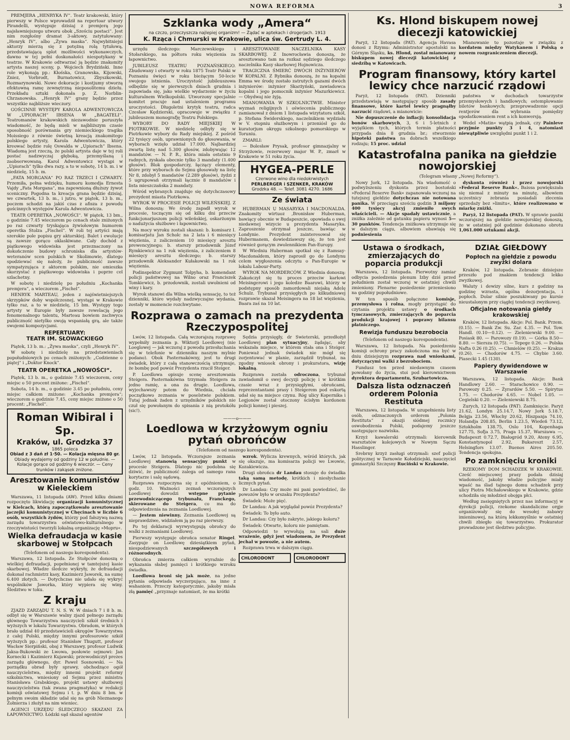NOWA REFORMA 3
PREMJERA „HENRYKA IV“. Teatr krakowski, który pierwszy w Polsce wprowadził na repertoar utwory Pirandelli, występuje dzisiaj z premjerą jego najsławniejszego utworu obok „Sześciu postaci“. Jest nim rozgłośny dramat 3-aktowy, zatytułowany: „Henryk IV“, albo „Żywa maska“. Najwybitniejsi aktorzy mierzą się z potężną rolą tytułową, przedstawiającą splot możliwości wykonawczych, dawno w tej pełni doskonałości niespotykany w teatrze. W Krakowie odtwarzać ją będzie znakomity artysta naszej sceny, p. Wojciech Brydziński. Inne role wykonają pp.: Kłośska, Granowska, Kijowski, Zniez, Vorbrodt, Burnatowicz, Zbyszkowski, Rozmarynowski. Nowe dekoracje i kostjumy stworzą efektowną ramę zewnętrzną nieposolitemu dziełu. Przekładu sztuki dokonała p. Z. Norblin-Chrzanowska. „Henryk IV“ grany będzie przez wszystkie najbliższe wieczory.
GOŚCINNE WYSTĘPY KAROLA ADWENTOWICZA W „UPIORACH“ IBSENA W „BAGATELI“. Teatromanów krakowskich niezawodnie poruszyła wiadomość, że będą mieli w najbliższym czasie sposobność porównania gry niemieckiego tragika Moissiego z równie świetną kreacją znakomitego polskiego artysty, Karola Adwentowicza, który kreować będzie rolę Oswalda w „Upiorach“ Ibsena. Wiadomą jest rzeczą, że polski artysta daje w tej roli postać nadzwyczaj głęboką, przemyślaną i zaobserwowaną. Karol Adwentowicz wystąpi w „Upiorach“ tylko dwa razy, a to w sobotę, 14 b. m. i w niedzielę, 15 b. m.
„FATA MORGANA“ PO RAZ TRZECI I CZWARTY. Przemiła, pełna wdzięku, humoru komedja Ernesta Vajdy „Fata Morgana“, ma zapewnioną dłuższy żywot sceniczny. Pogodna ta kreacja grana będzie dzisiaj, we czwartek, 13 b. m., i jutro, w piątek, 13 b. m., poczem schodzi na jakiś czas z afisza z powodu gościnnych występów Karola Adwentowicza.
TEATR OPERETKA „NOWOŚCI“. W piątek, 13 bm., o godzinie 7.45 wieczorem po cenach stale zniżonych po raz czwarty tryskająca żywiołowym humorem operetka Stolza „Fischel“. W roli tej artyści mają szerokie pole popisu gry aktorskiej. Balet i ewolucje są zawsze gorąco oklaskiwane. Cały dochód z piątkowego widowiska jest przeznaczony na dokończenie budowy schroniska dla artystów-weteranów scen polskich w Skolimowie, dlatego spodziewać się należy, że publiczność zawsze sympatyzująca z aktorem polskim, nie omieszka skorzystać z piątkowego widowiska i poprze cel szlachetny.
W sobotę i niedzielę po południu „Kochanka premjera“, a wieczorem „Fischel“.
HENRYK MARTEAU, jeden z najświetniejszych skrzypków doby współczesnej, wystąpi w Krakowie tylko raz, a to w niedzielę, 15 bm. Występy tego artysty w Europie były zawsze rewelacją jego fenomenalnego talentu, Marteau bowiem zachwyca publiczność nietylko swoją wspaniałą grą, ale także swojemi kompozycjami.
REPERTUARY:
TEATR IM. SŁOWACKIEGO
Piątek, 13 b. m.: „Żywa maska“, czyli „Henryk IV“.
W sobotę i niedzielę na przedstawieniach popołudniowych po cenach zniżonych: „Codzienne o piątej“ i „Doktor Knock“.
TEATR OPERETKA „NOWOŚCI“.
Piątek, 13 b. m., o godzinie 7.45 wieczorem, ceny miejsc o 50 procent zniżone: „Fischel“.
Sobota, 14 b. m., o godzinie 3.45 po południu, ceny miejsc całkiem zniżone: „Kochanka premjera“; wieczorem o godzinie 7.45, ceny miejsc zniżone o 50 procent: „Fischel“.
Roman Wibiral i Sp.
Kraków, ul. Grodzka 37
1865 poleca
Obiad z 3 dań zł 1·50. — Kolacja mięsna 80 gr.
Obiady wydajemy od godziny 12 w południe. — Kolacje gorące od godziny 6 wieczór. — Ceny trunków i zakąsek zniżone.
Aresztowanie komunistów w Kieleckiem
Warszawa, 11 listopada (AW). Przed kilku dniami rozpoczęto likwidację organizacji komunistycznej w Kielcach, którą zapoczątkowało aresztowanie jaczejki komunistycznej w Chęcinach w liczbie 6 osób, wszystkich żydów, którzy pod fałszywą nazwą zarządu towarzystwa oświatowo-kulturalnego w rzeczywistości tworzyli lokalną organizację »Mopru«.
Wielka defraudacja w kasie skarbowej w Stołpcach
(Telefonem od naszego korespondenta).
Warszawa, 12 listopada. Ze Stołpców donoszą o wielkiej defraudacji, popełnionej w tamtejszej kasie skarbowej. Władze śledcze wykryły, że defraudacji dokonał rachmistrz kasy, Kazimierz Jaworek, na sumę 6.400 złotych. — Dotychczas nie udało się wykryć wspólników Jaworka, który wypiera się winy. Śledztwo w toku.
Z kraju
ZJAZD ZARZĄDU T. N. S. W. W dniach 7 i 8 b. m. odbył się w Warszawie walny zjazd pełnego zarządu głównego Towarzystwa nauczycieli szkół średnich i wyższych w lokalu Towarzystwa. Obradom, w których brało udział 40 przedstawicieli okręgów Towarzystwa z całej Polski, między innymi profesorowie szkół wyższych pp.: profesor Stanisław Thugutt, profesor Wacław Sierpiński, obaj z Warszawy, profesor Ludwik Jaksa-Bukowski ze Lwowa, posłowie sejmowi: Jan Kornecki i Kazimierz Kujawski; przewodniczył prezes zarządu głównego, dyr. Paweł Sosnowski. — Na porządku obrad były sprawy, obchodzące ogół nauczycielstwa, między innemi projekt reformy szkolnictwa, wniesiony od Sejmu przez ministra Stanisława Grabskiego, projekt ustawy służbowej nauczycielstwa (tak zwana pragmatyka) w redakcji komisji oświatowej Sejmu i t. p. W dniu 8 bm. w pełnym swoim składzie udał się na grób Nieznanego Żołnierza i złożył na nim wieniec.
AGENCI URZĘDU ŚLEDCZEGO SKAZANI ZA ŁAPOWNICTWO. Łódzki sąd skazał agentów
Szklanka wody „Amera“na czczo, przeczyszcza najlepiej organizm! — Żądać w aptekach i drogerjach. 1913
K. Rząca i Chmurski w Krakowie, ulica św. Gertrudy L. 4.
urzędu śledczego: Marczewskiego i Stołarskiego, na półtora roku więzienia za łapownictwo.
JUBILEUSZ TEATRU POZNAŃSKIEGO. Zbudowany i otwarty w roku 1875 Teatr Polski w Poznaniu święci w roku bieżącym 50-lecie swojego istnienia. Uroczystość jubileuszowa odbędzie się w pierwszych dniach grudnia i zapowiada się, jako wielkie wydarzenie w życiu kulturalnem Wielkopolski. Utworzony specjalnie komitet pracuje nad ustaleniem programu uroczystości. Długoletni krytyk teatru, radca Czesław Kędzierski, opracowuje w związku z jubileuszem monografję Teatru Polskiego.
WYBORY DO RADY MIEJSKIEJ W PIOTRKOWIE. W niedzielę odbyły się w Piotrkowie wybory do Rady miejskiej. Z pośród 22 tysięcy osób, uprawnionych do głosowania, w wyborach wzięło udział 17.000. Najbardziej zwartą listę nad 5.300 głosów, zdobywając 12 mandatów. — N. P. R., która miała ostatnio 9 radnych, zyskała obecnie tylko 3 mandaty (1.400 głosów). Blok gospodarczy, łączący elementy, które przy wyborach do Sejmu głosowały na listę Nr 8, zdobył 5 mandatów (2.289 głosów), żydzi z 5 ugrupowań otrzymali łącznie 8 mandatów i lista mieszczańska 2 mandaty.
Wśród wybranych znajduje się dotychczasowy prezydent miasta Piotrkowa.
WYROK W PROCESIE POLICJI WILEŃSKIEJ. Z Wilna donoszą: We środę zapadł wyrok w procesie, toczącym się od kilku dni przeciw funkcjonarjuszom policji wileńskiej, oskarżonym o nadużycia służbowe i łapownictwo.
Na mocy wyroku zostali skazani: b. komisarz I. komisarjatu Jan Scholc na 2 lata i 6 miesięcy więzienia, z zaliczeniem 10 miesięcy aresztu prewencyjnego; b. starszy przodownik Józef Rymkiewicz na 1 rok więzienia, z zaliczeniem 8 miesięcy aresztu śledczego; b. starszy przodownik Aleksander Kułakowski na 1 rok więzienia.
Podinspektor Zygmunt Tolpyha, b. komendant policji państwowej na Wilno oraz Franciszek Tomkiewicz, b. przodownik, zostali uwolnieni od winy i kary.
Wyrok stanowi dla Wilna wielką sensację, to też dzienniki, które wydały nadzwyczajne wydania, zostały w momencie rozchwytane.
ARESZTOWANIE NACZELNIKA KASY SKARBOWEJ. Z Inowrocławia donoszą, że aresztowano tam na rozkaz sędziego śledczego naczelnika Kasy skarbowej Hojnowicza.
TRAGICZNA ŚMIERĆ DWÓCH INŻYNIERÓW W KOPALNI. Z Rybnika donoszą, że na kopalni Emma we środę zostało zatrutych gazami dwóch inżynierów: inżynier Skarżyński, zawiadowca kopalni i jego pomocnik inżynier Mazurkiewicz. — Obydwaj nie żyją.
MIANOWANIA W SZKOLNICTWIE. Minister wyznań religijnych i oświecenia publicznego zamianował z dniem 1 listopada wizytatora szkół, p. Stefana Świderskiego, naczelnikiem wydziału w V. stopniu służbowym i przeniósł go do kuratorjum okręgu szkolnego pomorskiego w Toruniu.
ZMARLI:
— Bolesław Prysak, profesor gimnazjalny w Strzyżowie, rezerwowy major W. P., zmarł w Krakowie w 51 roku życia.
HYGEA-PERLE
Czerwone wino dla niedokrwistych
PERLBERGER i SZENKER, KRAKÓW
Grodzka 48. — Telef. 3081 4270. 1686
Ze świata
HUBERMAN U MASARYKA I MACDONALDA. Znakomity wirtuoz ,Bronisław Huberman, bawiący obecnie w Budapeszcie, opowiada o swej niedawnej wizycie u prezydenta Masaryka. Zaproszenie otrzymał jeszcze, bawiąc w Londynie. Prezydent zainteresował się Hubermanem, dowiedziawszy się, że ten jest również gorącym zwolennikiem Pan-Europy.
W Wiedniu Huberman spotkał się z Ramsay-Macdonaldem, który zaprosił go do Londynu celem wygłoszenia odczytu o Pan-Europie w lokalu Labour-Party.
WYROK NA MORDERCÓW. Z Wiednia donoszą: Zakończył się tu proces przeciw karłowi Meisingerowi i jego koledze Baarowi, którzy w podstępny sposób zamordowali niejaką Adelę Schulz. Trybunał przysięgłych po kilkudniowej rozprawie skazał Meisingera na 18 lat więzienia, Baara zaś na 10 lat.
Rozprawa o zamach na prezydenta Rzeczypospolitej
Lwów, 12 listopada. Całą wczorajszą rozprawę wypełniły zeznania p. Wiktorji Loedlowej (nie Loeglowej — jak wczoraj z powodu przesłuchania się w telefonie w dzienniku naszym mylnie podano). Obok Pasternakówny, jest to drugi świadek, który z całą stanowczością utrzymuje, że bombę pod powóz Prezydenta rzucił Steiger.
P. Loedlowa opisuje scenę aresztowania Steigera. Pasternakówna trzymała Steigera za jedno ramię, a ona za drugie. Loedlowa, wyjechawszy potem do Wiednia, chciała początkowo zeznania w poselstwie polskiem. Tutaj jednak żaden z urzędników polskich nie czuł się powołanym do spisania z nią protokółu (sic!).
Sędzia przysięgły, dr Swieterski, przedłożył Loedlowej plan sytuacyjny, żądając, aby wskazała miejsce, w którem stała ona i Steiger. Ponieważ jednak świadek nie mógł się zorjentować w planie, zarządził trybunał, na zgodny wniosek obrony i prokuratora, wizję lokalną.
Rozprawa została odroczona, trybunał zawiadomił o swej decyzji policję i w krótkim czasie wraz z przysięgłymi, obrońcami, reprezentantami prasy i Steigerem pod eskortą udał się na miejsce czynu. Róg ulicy Kopernika i Legjonów został otoczony ścisłym kordonem policji konnej i pieszej.
———o———
Loedlowa w krzyżowym ogniu pytań obrońców
(Telefonem od naszego korespondenta).
Lwów, 12 listopada. Wczorajsze zeznania Loedlowej stanowią sensacyjny punkt w procesie Steigera. Dlatego nic podobna się dziwić, że publiczność zalega od samego rana korytarze i salę sądową.
Rozprawa rozpoczyna się z opóźnieniem, o godz. 10. Ważności zeznań wczorajszych Loedlowej dowodzi wstępne pytanie przewodniczącego trybunału, Franckego, skierowane do Steigera, co ma do odpowiedzenia na zeznania Loedlowej.
— Jestem niewinny. Zeznania Loedlowej są nieprawdziwe, widziałem ją po raz pierwszy.
Po tej deklaracji wyrwystępują obrońcy do walki z zeznaniami Loedlowej.
Pierwszy występuje obrońca senator Ringel. Zasypuje on Loedlowę dziesiątkiem pytań, niespodziewanych szczegółowych i różnorodnych.
Obrońca zmierza całkiem wyraźnie do wykazania słabej pamięci i krótkiego wzroku świadka.
Loedlowa broni się jak może, na jedne pytania odpowiada wyczerpująco, na inne z wahaniem. Przeczy kategorycznie, jakoby miała złą pamięć „przyznaje natomiast, że ma krótki
wzrok. Wylicza krewnych, wśród których, jak się okazuje, ma komisarza policji we Lwowie, Kozakiewicza.
Drugi obrońca dr Landau stosuje do świadka taką samą metodę, krótkich i niesłychanie licznych pytań.
Dr Landau: Czy może mi pani powiedzieć, ile powozów było w orszaku Prezydenta?
Świadek: Może pięć.
Dr Landau: A jak wyglądał powóz Prezydenta?
Świadek: To było auto.
Dr Landau: Czy było zakryte, jakiego koloru?
Świadek: Otwarte, koloru nie pamiętam.
Odpowiedzi te wywołują na sali duże wrażenie, gdyż jest wiadomem, że Prezydent jechał w powozie, a nie autem.
Rozprawa trwa w dalszym ciągu.
CHLORODONT CHLORODONT
Ks. Hlond biskupem nowej diecezji katowickiej
Paryż, 12 listopada (PAT). Agencja Havasa donosi z Rzymu: Administrator apostolski na Górnym Śląsku, ks. Hlond, został mianowany biskupem nowej diecezji katowickiej z siedzibą w Katowicach.
Mianowanie to pozostaje w związku z kordatem między Watykanem i Polską o nowem rozgraniczeniem diecezji.
Program finansowy, który kartel lewicy chce narzucić rządowi
Paryż, 12 listopada (PAT). Dzienniki przedstawiają w następujący sposób zasady finansowe, które kartel lewicy pragnąłby narzucić rządowi, a mianowicie:
Nie dopuszczenie do inflacji; konsolidacja bonów skarbowych, 3, 6 i 5-letnich z wyjątkiem tych, których termin płatności przypada dnia 8 grudnia br.; stworzenie hipoteki państwa na dobrach wszelkiego rodzaju; 15 proc. udział
państwa w dochodach towarzystw przemysłowych i handlowych; ostemplowanie biletów bankowych; przeprowadzenie opcji rentjerów dla wybrania pomiędzy opodatkowaniem rent a ich konwersją.
Wedel »Matin« wątpią jednak, czy Painleve przyjmie punkty 3 i 4, natomiast niewątpliwie uwzględni punkt 1 i 2.
Katastrofalna panika na giełdzie nowojorskiej
(Telegram własny „Nowej Reformy“).
Nowy Jork, 12 listopada. Na wiadomość o podwyższeniu dyskonta przez bostoński »Federal Reserve Bank« zapanowała wczoraj na tutejszej giełdzie dotychczas nie notowana panika. W przeciągu sześciu godzin 3 miljony 400 tysięcy akcyj zmieniło swych właścicieli. — Akcje spadały ustawicznie, a zniżka zależnie od gatunku papieru wynosi 5—30 punktów. Tendencja zniżkowa utrzymuje się w dalszym ciągu, albowiem obawiają się podniesienia
dyskonta również i przez nowojorski »Federal Reserve Bank«. Baissa powiększała się niemal z minuty na minutę, albowiem uczestnicy zebrania posiadali zlecenia sprzedaży bez »limitu«, które realizowano w miarkę zniżki.
Paryż, 12 listopada (PAT). W sprawie paniki wczorajszej na giełdzie nowojorskiej donoszą, że w ostatniej pół godzinie dokonano obrotu 1,061.000 sztukami akcji.
Ustawa o środkach, zmierzających do poparcia produkcji
Warszawa, 12 listopada. Pierwotny zamiar odbycia posiedzenia plenum Izby dziś przed południem został wczoraj w ostatniej chwili zmieniony. Plenarne posiedzenie przeniesiono na godziny popołudniowe.
W ten sposób połączone komisje, przemysłowa i rolna, mogły przystąpić do czytania projektu ustawy o środkach tymczasowych, zmierzających do poparcia produkcji krajowej i poprawy bilansu płatniczego.
Rewizja funduszu bezrobocia
(Telefonem od naszego korespondenta).
Warszawa, 12 listopada. Na posiedzeniu komisji ochrony pracy zakończona ma być w dniu dzisiejszym rozprawa nad wnioskami, dotyczącymi walki z bezrobociem.
Fundusz ten przed niedawnym czasem powołany do życia, stoi pod kierownictwem dyrektora departamentu, Szubartowicza.
Dalsza lista odznaczeń orderem Polonia Restituta
Warszawa, 12 listopada. W uzupełnieniu listy osób, odznaczonych orderem „Polonia Restituta“ z okazji siódmej rocznicy oswobodzenia Polski, podajemy jeszcze następujące nazwiska.
Krzyż kawalerski otrzymali: kierownik warsztatów kolejowych w Nowym Sączu Hasslinger.
Srebrny krzyż zasługi otrzymali: szef policji politycznej w Tarnowie Kołodziejski, nauczyciel gimnastyki Szczęsny Ruciński w Krakowie.
DZIAŁ GIEŁDOWY
Popłoch na giełdzie z powodu zwyżki dolara
Kraków, 12 listopada. Zebranie dzisiejsze przeszło pod znakiem tendencji lekko zwyżkowej.
Waluty i dewizy silne, kurs z godziny na godzinę wzrasta, ogólna dezorjentacja, i popłoch. Dolar silnie poszukiwany po kursie nieustalonym przy ciągłej tendencji zwyżkowej.
Oficjalne notowania giełdy krakowskiej
Kraków, 12 listopada. Akcje: Pol. Bank. Przem. (0.15). — Bank Zw. Su. Zar. 4.35. — Pol. Tow. Handl. (0.10—0.12). — Zieleniewski 9.00. — Posiask 80. — Parowozy (0.19). — Górka 8.50—8.80. — Siersza (0.75). — Tepege 0.26. — Polska Nafta 0.26 (0.25). — Chmielów (0.25). — Krakus (0.26). — Chodorów 4.75. — Chybie 3.60. Piasecki 1.45 (130).
Papiery dywidendowe w Warszawie
Warszawa, 12 listopada. Akcje: Bank Handlowy 2.60. — Starachowice 0.90. — Parowozy 0.25. — Żyrardów 5.50. — Spirytus 1.75. — Chodorów 4.65. — Nobel 1.05. — Cegielski 0.20. — Zieleniewski 8.75.
Zurych, 12 listopada (PAT). Zamknięcie. Paryż 21.62, Londyn 25.14.7, Nowy Jork 5.18.7, Belgja 23.56, Włochy 20.62, Hiszpanja 74.10, Holandja 208.85, Berlin 1.23.5, Wiedeń 73.12, Sztokholm 138.75, Oslo 104, Kopenhaga 127.75, Sofja 3.75, Praga 15.37, Warszawa —, Budapeszt 0.72.7, Białogród 9.20, Ateny 6.95, Konstantynopol 2.92, Bukareszt 2.57, Helsingfors 13.07. Buenos Aires 205.50. Tendencja spokojna.
Po zamknięciu kroniki
RZEKOMY DOM SCHADZEK W KRAKOWIE. Cześć miejscowej prasy podała dzisiaj wiadomość, jakoby władze policyjne miały wpaść na ślad tajnego domu schadzek przy ulicy Piotra Michałowskiego w Krakowie, gdzie schodziła się młodzież obojga płci.
Według zasięgniętych przez nas informacyj w dyrekcji policji, rzekome skandaliczne orgje organizowały się do wesołej zabawy imieninowej, na którą lekkomyślnie w ostatniej chwili zbiegło się towarzystwo. Prokurator prowadzone jest śledztwo policyjne.